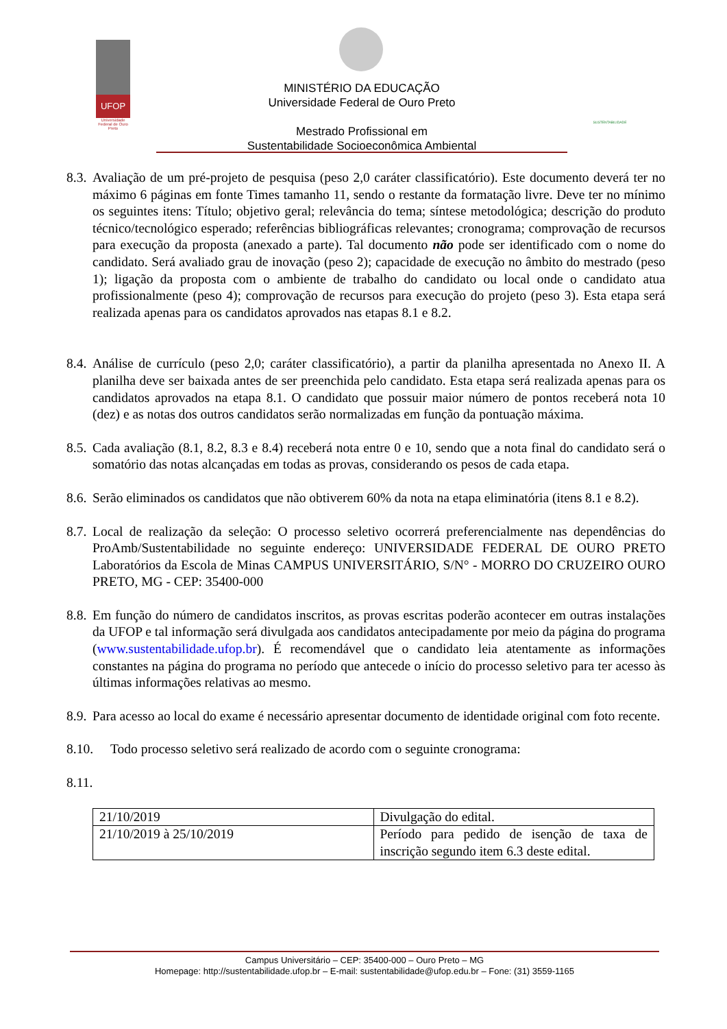UFOP
Universidade Federal de Ouro Preto
MINISTÉRIO DA EDUCAÇÃO
Universidade Federal de Ouro Preto
Mestrado Profissional em
Sustentabilidade Socioeconômica Ambiental
SUSTENTABILIDADE
8.3. Avaliação de um pré-projeto de pesquisa (peso 2,0 caráter classificatório). Este documento deverá ter no máximo 6 páginas em fonte Times tamanho 11, sendo o restante da formatação livre. Deve ter no mínimo os seguintes itens: Título; objetivo geral; relevância do tema; síntese metodológica; descrição do produto técnico/tecnológico esperado; referências bibliográficas relevantes; cronograma; comprovação de recursos para execução da proposta (anexado a parte). Tal documento não pode ser identificado com o nome do candidato. Será avaliado grau de inovação (peso 2); capacidade de execução no âmbito do mestrado (peso 1); ligação da proposta com o ambiente de trabalho do candidato ou local onde o candidato atua profissionalmente (peso 4); comprovação de recursos para execução do projeto (peso 3). Esta etapa será realizada apenas para os candidatos aprovados nas etapas 8.1 e 8.2.
8.4. Análise de currículo (peso 2,0; caráter classificatório), a partir da planilha apresentada no Anexo II. A planilha deve ser baixada antes de ser preenchida pelo candidato. Esta etapa será realizada apenas para os candidatos aprovados na etapa 8.1. O candidato que possuir maior número de pontos receberá nota 10 (dez) e as notas dos outros candidatos serão normalizadas em função da pontuação máxima.
8.5. Cada avaliação (8.1, 8.2, 8.3 e 8.4) receberá nota entre 0 e 10, sendo que a nota final do candidato será o somatório das notas alcançadas em todas as provas, considerando os pesos de cada etapa.
8.6. Serão eliminados os candidatos que não obtiverem 60% da nota na etapa eliminatória (itens 8.1 e 8.2).
8.7. Local de realização da seleção: O processo seletivo ocorrerá preferencialmente nas dependências do ProAmb/Sustentabilidade no seguinte endereço: UNIVERSIDADE FEDERAL DE OURO PRETO Laboratórios da Escola de Minas CAMPUS UNIVERSITÁRIO, S/N° - MORRO DO CRUZEIRO OURO PRETO, MG - CEP: 35400-000
8.8. Em função do número de candidatos inscritos, as provas escritas poderão acontecer em outras instalações da UFOP e tal informação será divulgada aos candidatos antecipadamente por meio da página do programa (www.sustentabilidade.ufop.br). É recomendável que o candidato leia atentamente as informações constantes na página do programa no período que antecede o início do processo seletivo para ter acesso às últimas informações relativas ao mesmo.
8.9. Para acesso ao local do exame é necessário apresentar documento de identidade original com foto recente.
8.10. Todo processo seletivo será realizado de acordo com o seguinte cronograma:
8.11.
| 21/10/2019 | Divulgação do edital. |
| 21/10/2019 à 25/10/2019 | Período para pedido de isenção de taxa de inscrição segundo item 6.3 deste edital. |
Campus Universitário – CEP: 35400-000 – Ouro Preto – MG
Homepage: http://sustentabilidade.ufop.br – E-mail: sustentabilidade@ufop.edu.br – Fone: (31) 3559-1165